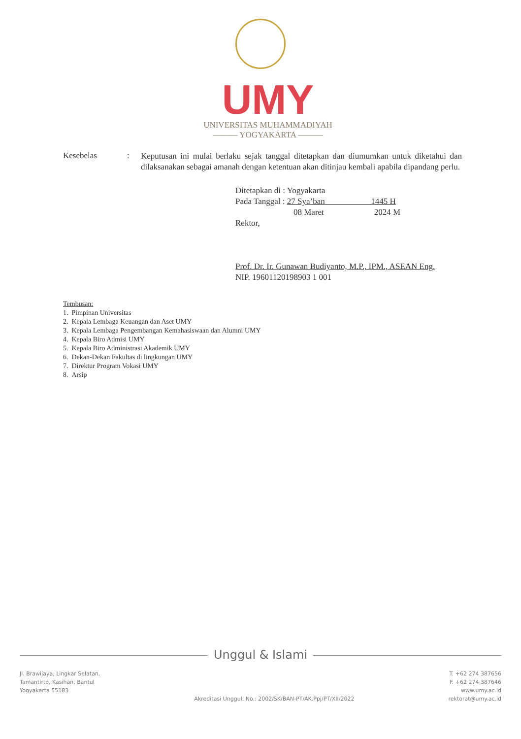UMY
UNIVERSITAS MUHAMMADIYAH
——— YOGYAKARTA ———
Kesebelas :
Keputusan ini mulai berlaku sejak tanggal ditetapkan dan diumumkan untuk diketahui dan dilaksanakan sebagai amanah dengan ketentuan akan ditinjau kembali apabila dipandang perlu.
Ditetapkan di : Yogyakarta
Pada Tanggal : 27 Sya’ban 1445 H
08 Maret 2024 M
Rektor,
Prof. Dr. Ir. Gunawan Budiyanto, M.P., IPM., ASEAN Eng.
NIP. 19601120198903 1 001
Tembusan:
1. Pimpinan Universitas
2. Kepala Lembaga Keuangan dan Aset UMY
3. Kepala Lembaga Pengembangan Kemahasiswaan dan Alumni UMY
4. Kepala Biro Admisi UMY
5. Kepala Biro Administrasi Akademik UMY
6. Dekan-Dekan Fakultas di lingkungan UMY
7. Direktur Program Vokasi UMY
8. Arsip
Unggul & Islami
Jl. Brawijaya, Lingkar Selatan,
Tamantirto, Kasihan, Bantul
Yogyakarta 55183
Akreditasi Unggul, No.: 2002/SK/BAN-PT/AK.Ppj/PT/XII/2022
T. +62 274 387656
F. +62 274 387646
www.umy.ac.id
rektorat@umy.ac.id